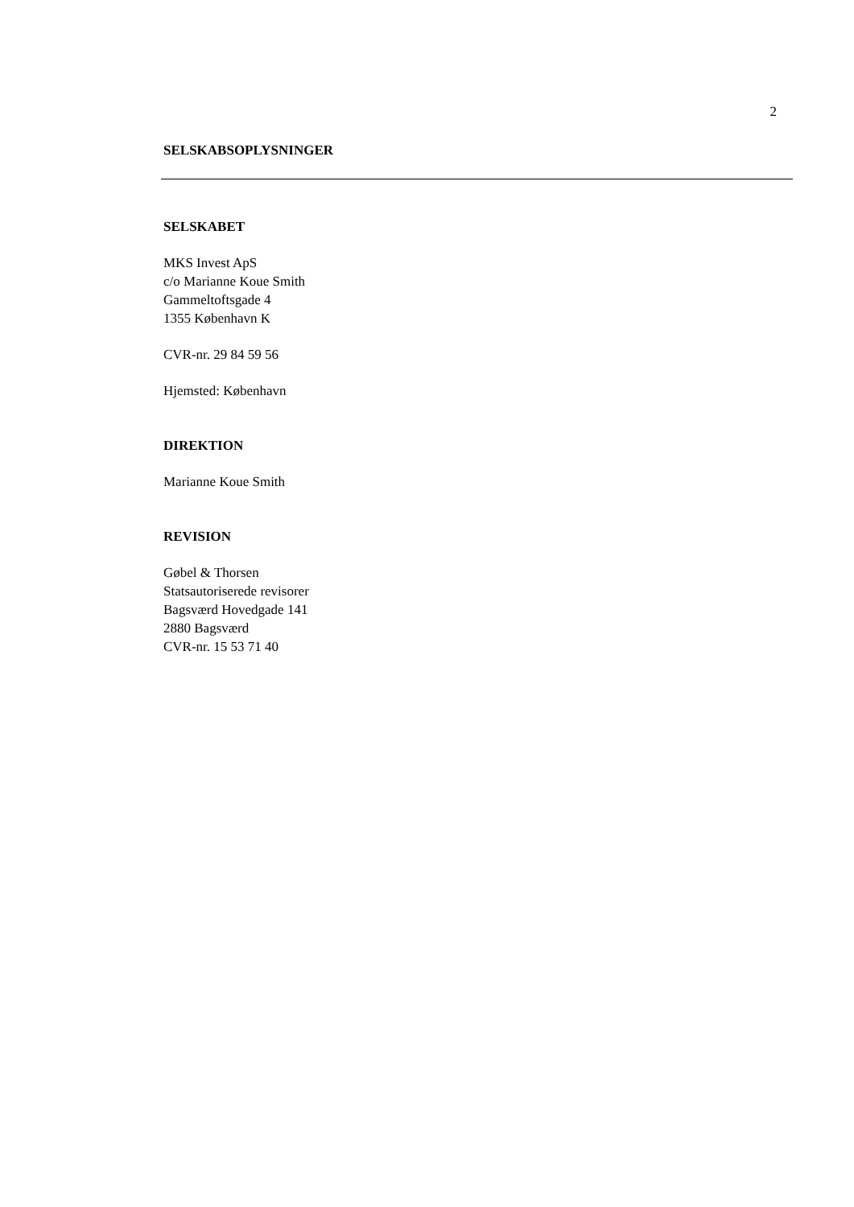2
SELSKABSOPLYSNINGER
SELSKABET
MKS Invest ApS
c/o Marianne Koue Smith
Gammeltoftsgade 4
1355 København K
CVR-nr. 29 84 59 56
Hjemsted: København
DIREKTION
Marianne Koue Smith
REVISION
Gøbel & Thorsen
Statsautoriserede revisorer
Bagsværd Hovedgade 141
2880 Bagsværd
CVR-nr. 15 53 71 40